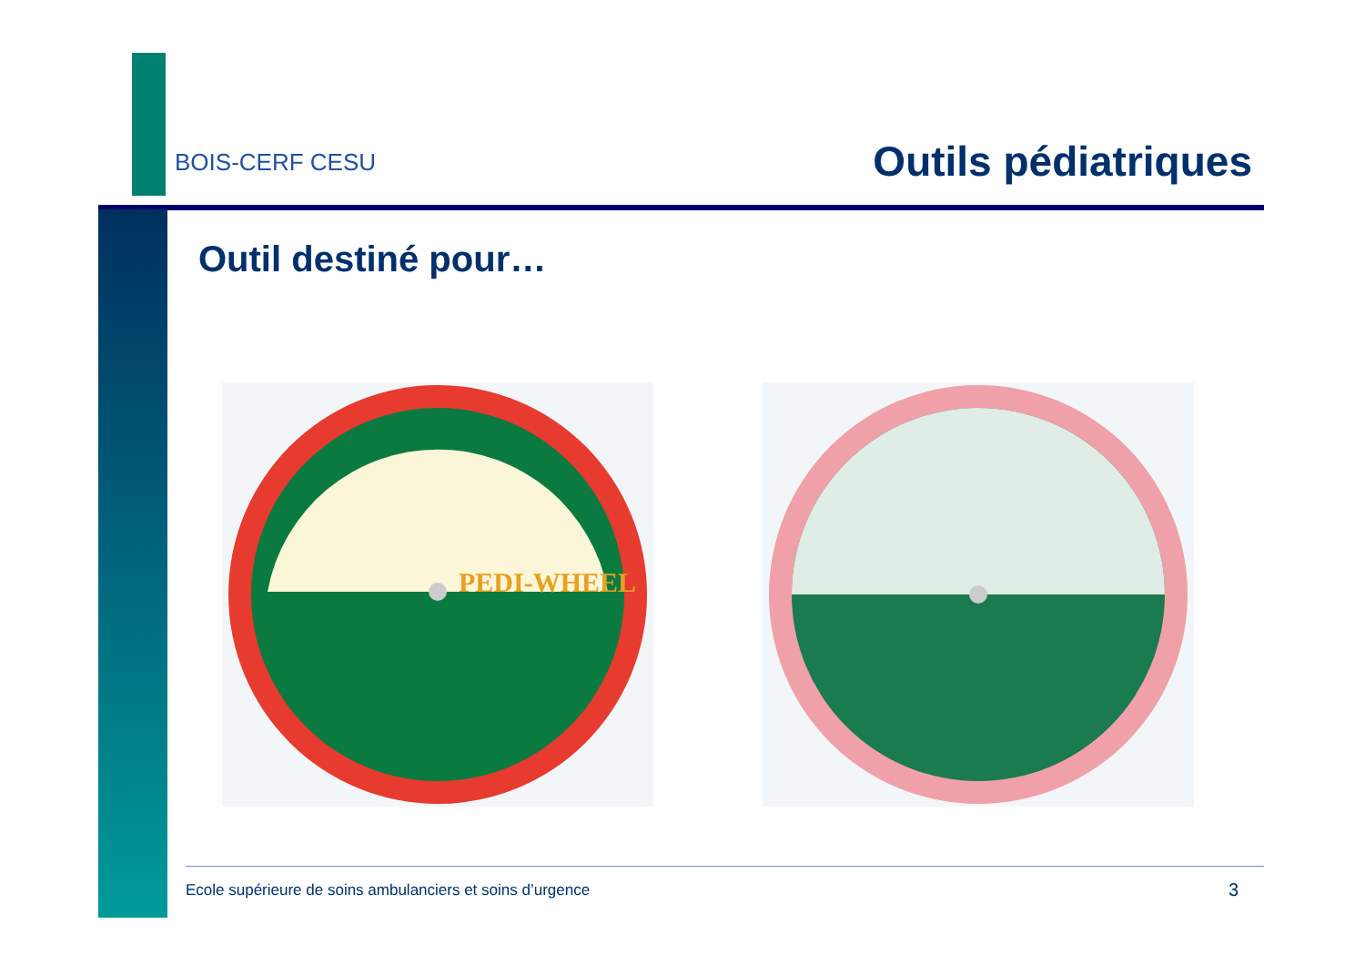BOIS-CERF CESU
Outils pédiatriques
Outil destiné pour…
PEDI-WHEEL
Ecole supérieure de soins ambulanciers et soins d’urgence
3